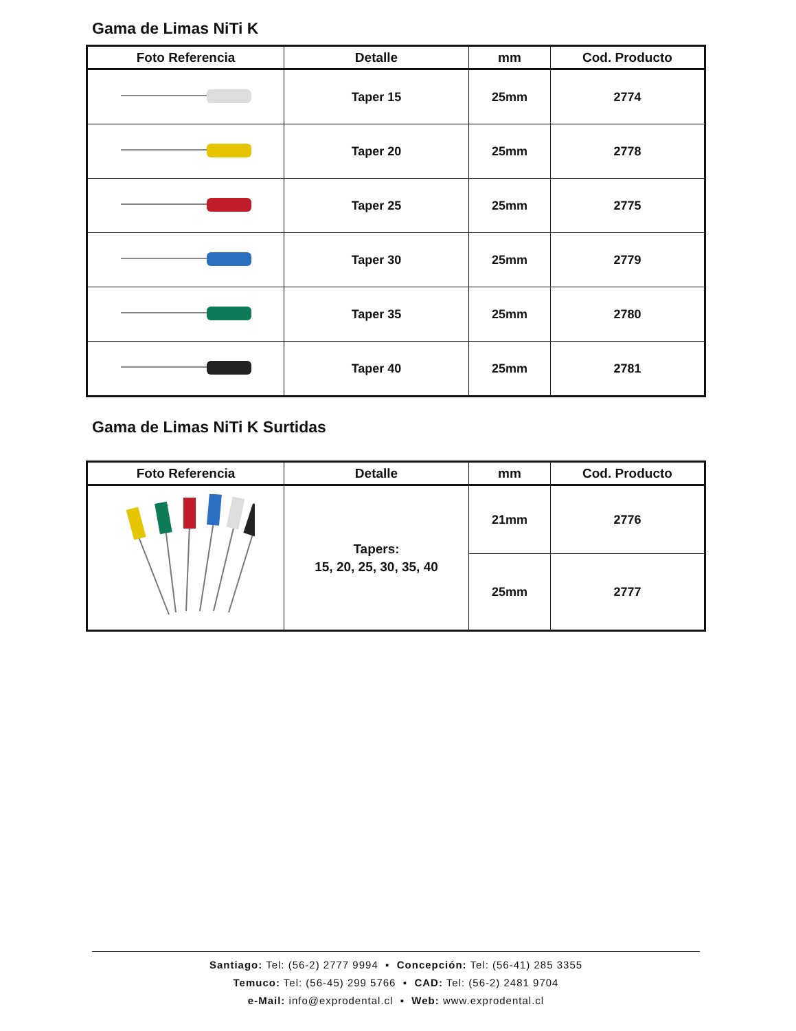Gama de Limas NiTi K
| Foto Referencia | Detalle | mm | Cod. Producto |
| --- | --- | --- | --- |
| | Taper 15 | 25mm | 2774 |
| | Taper 20 | 25mm | 2778 |
| | Taper 25 | 25mm | 2775 |
| | Taper 30 | 25mm | 2779 |
| | Taper 35 | 25mm | 2780 |
| | Taper 40 | 25mm | 2781 |
Gama de Limas NiTi K Surtidas
| Foto Referencia | Detalle | mm | Cod. Producto |
| --- | --- | --- | --- |
| | Tapers: 15, 20, 25, 30, 35, 40 | 21mm | 2776 |
| | | 25mm | 2777 |
Santiago: Tel: (56-2) 2777 9994 ▪ Concepción: Tel: (56-41) 285 3355
Temuco: Tel: (56-45) 299 5766 ▪ CAD: Tel: (56-2) 2481 9704
e-Mail: info@exprodental.cl ▪ Web: www.exprodental.cl